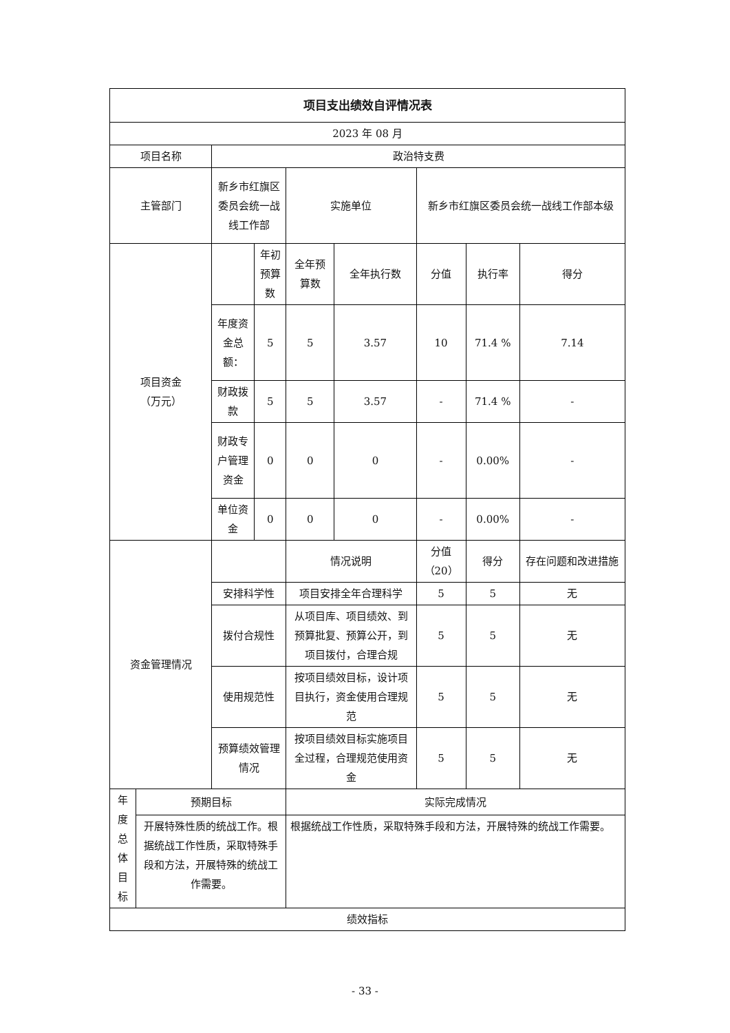| 项目支出绩效自评情况表 | | | | | | | | |
| --- | --- | --- | --- | --- | --- | --- | --- | --- |
| 2023 年 08 月 | | | | | | | | |
| 项目名称 | | 政治特支费 | | | | | | |
| 主管部门 | | 新乡市红旗区委员会统一战线工作部 | | 实施单位 | | 新乡市红旗区委员会统一战线工作部本级 | | |
| 项目资金 （万元） | | | 年初预算数 | 全年预算数 | 全年执行数 | 分值 | 执行率 | 得分 |
| | | 年度资金总额： | 5 | 5 | 3.57 | 10 | 71.4 % | 7.14 |
| | | 财政拨款 | 5 | 5 | 3.57 | - | 71.4 % | - |
| | | 财政专户管理资金 | 0 | 0 | 0 | - | 0.00% | - |
| | | 单位资金 | 0 | 0 | 0 | - | 0.00% | - |
| 资金管理情况 | | | | 情况说明 | | 分值（20） | 得分 | 存在问题和改进措施 |
| | | 安排科学性 | | 项目安排全年合理科学 | | 5 | 5 | 无 |
| | | 拨付合规性 | | 从项目库、项目绩效、到预算批复、预算公开，到项目拨付，合理合规 | | 5 | 5 | 无 |
| | | 使用规范性 | | 按项目绩效目标，设计项目执行，资金使用合理规范 | | 5 | 5 | 无 |
| | | 预算绩效管理情况 | | 按项目绩效目标实施项目全过程，合理规范使用资金 | | 5 | 5 | 无 |
| 年度总体目标 | 预期目标 | | | 实际完成情况 | | | | |
| | 开展特殊性质的统战工作。根据统战工作性质，采取特殊手段和方法，开展特殊的统战工作需要。 | | | 根据统战工作性质，采取特殊手段和方法，开展特殊的统战工作需要。 | | | | |
| 绩效指标 | | | | | | | | |
- 33 -